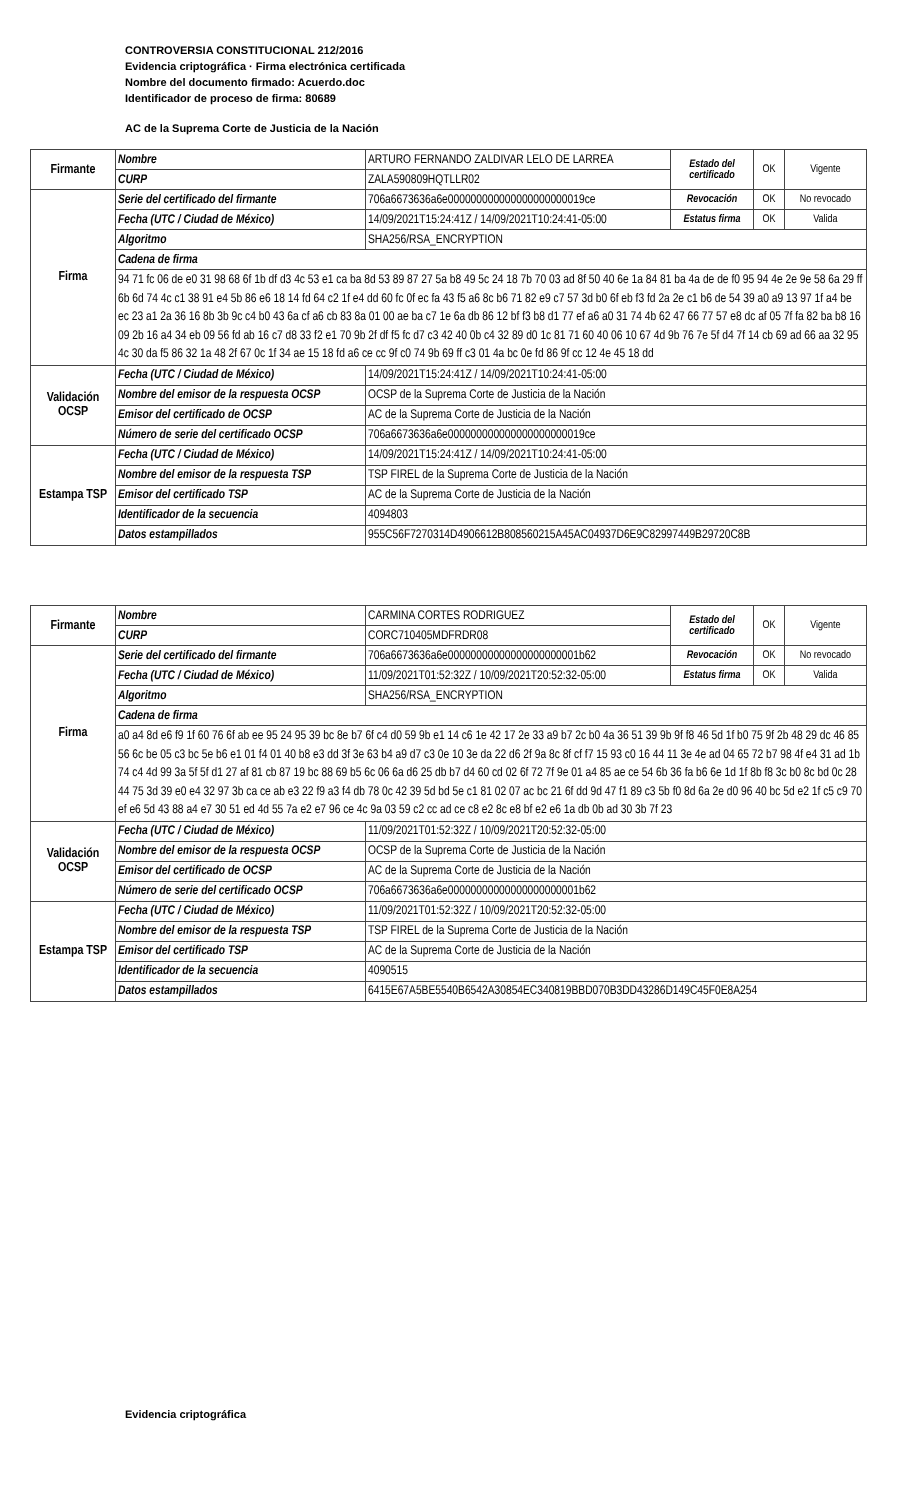CONTROVERSIA CONSTITUCIONAL 212/2016
Evidencia criptográfica · Firma electrónica certificada
Nombre del documento firmado: Acuerdo.doc
Identificador de proceso de firma: 80689
AC de la Suprema Corte de Justicia de la Nación
| Firmante | Nombre | ARTURO FERNANDO ZALDIVAR LELO DE LARREA | Estado del certificado | OK | Vigente |
| | CURP | ZALA590809HQTLLR02 | | | |
| Firma | Serie del certificado del firmante | 706a6673636a6e000000000000000000000019ce | Revocación | OK | No revocado |
| | Fecha (UTC / Ciudad de México) | 14/09/2021T15:24:41Z / 14/09/2021T10:24:41-05:00 | Estatus firma | OK | Valida |
| | Algoritmo | SHA256/RSA_ENCRYPTION | | | |
| | Cadena de firma | | | | |
| | 94 71 fc 06 de e0 31 98 68 6f 1b df d3 4c 53 e1 ca ba 8d 53 89 87 27 5a b8 49 5c 24 18 7b 70 03 ad 8f 50 40 6e 1a 84 81 ba 4a de de f0 95 94 4e 2e 9e 58 6a 29 ff 6b 6d 74 4c c1 38 91 e4 5b 86 e6 18 14 fd 64 c2 1f e4 dd 60 fc 0f ec fa 43 f5 a6 8c b6 71 82 e9 c7 57 3d b0 6f eb f3 fd 2a 2e c1 b6 de 54 39 a0 a9 13 97 1f a4 be ec 23 a1 2a 36 16 8b 3b 9c c4 b0 43 6a cf a6 cb 83 8a 01 00 ae ba c7 1e 6a db 86 12 bf f3 b8 d1 77 ef a6 a0 31 74 4b 62 47 66 77 57 e8 dc af 05 7f fa 82 ba b8 16 09 2b 16 a4 34 eb 09 56 fd ab 16 c7 d8 33 f2 e1 70 9b 2f df f5 fc d7 c3 42 40 0b c4 32 89 d0 1c 81 71 60 40 06 10 67 4d 9b 76 7e 5f d4 7f 14 cb 69 ad 66 aa 32 95 4c 30 da f5 86 32 1a 48 2f 67 0c 1f 34 ae 15 18 fd a6 ce cc 9f c0 74 9b 69 ff c3 01 4a bc 0e fd 86 9f cc 12 4e 45 18 dd | | | | |
| Validación OCSP | Fecha (UTC / Ciudad de México) | 14/09/2021T15:24:41Z / 14/09/2021T10:24:41-05:00 | | | |
| | Nombre del emisor de la respuesta OCSP | OCSP de la Suprema Corte de Justicia de la Nación | | | |
| | Emisor del certificado de OCSP | AC de la Suprema Corte de Justicia de la Nación | | | |
| | Número de serie del certificado OCSP | 706a6673636a6e000000000000000000000019ce | | | |
| Estampa TSP | Fecha (UTC / Ciudad de México) | 14/09/2021T15:24:41Z / 14/09/2021T10:24:41-05:00 | | | |
| | Nombre del emisor de la respuesta TSP | TSP FIREL de la Suprema Corte de Justicia de la Nación | | | |
| | Emisor del certificado TSP | AC de la Suprema Corte de Justicia de la Nación | | | |
| | Identificador de la secuencia | 4094803 | | | |
| | Datos estampillados | 955C56F7270314D4906612B808560215A45AC04937D6E9C82997449B29720C8B | | | |
| Firmante | Nombre | CARMINA CORTES RODRIGUEZ | Estado del certificado | OK | Vigente |
| | CURP | CORC710405MDFRDR08 | | | |
| Firma | Serie del certificado del firmante | 706a6673636a6e00000000000000000000001b62 | Revocación | OK | No revocado |
| | Fecha (UTC / Ciudad de México) | 11/09/2021T01:52:32Z / 10/09/2021T20:52:32-05:00 | Estatus firma | OK | Valida |
| | Algoritmo | SHA256/RSA_ENCRYPTION | | | |
| | Cadena de firma | | | | |
| | a0 a4 8d e6 f9 1f 60 76 6f ab ee 95 24 95 39 bc 8e b7 6f c4 d0 59 9b e1 14 c6 1e 42 17 2e 33 a9 b7 2c b0 4a 36 51 39 9b 9f f8 46 5d 1f b0 75 9f 2b 48 29 dc 46 85 56 6c be 05 c3 bc 5e b6 e1 01 f4 01 40 b8 e3 dd 3f 3e 63 b4 a9 d7 c3 0e 10 3e da 22 d6 2f 9a 8c 8f cf f7 15 93 c0 16 44 11 3e 4e ad 04 65 72 b7 98 4f e4 31 ad 1b 74 c4 4d 99 3a 5f 5f d1 27 af 81 cb 87 19 bc 88 69 b5 6c 06 6a d6 25 db b7 d4 60 cd 02 6f 72 7f 9e 01 a4 85 ae ce 54 6b 36 fa b6 6e 1d 1f 8b f8 3c b0 8c bd 0c 28 44 75 3d 39 e0 e4 32 97 3b ca ce ab e3 22 f9 a3 f4 db 78 0c 42 39 5d bd 5e c1 81 02 07 ac bc 21 6f dd 9d 47 f1 89 c3 5b f0 8d 6a 2e d0 96 40 bc 5d e2 1f c5 c9 70 ef e6 5d 43 88 a4 e7 30 51 ed 4d 55 7a e2 e7 96 ce 4c 9a 03 59 c2 cc ad ce c8 e2 8c e8 bf e2 e6 1a db 0b ad 30 3b 7f 23 | | | | |
| Validación OCSP | Fecha (UTC / Ciudad de México) | 11/09/2021T01:52:32Z / 10/09/2021T20:52:32-05:00 | | | |
| | Nombre del emisor de la respuesta OCSP | OCSP de la Suprema Corte de Justicia de la Nación | | | |
| | Emisor del certificado de OCSP | AC de la Suprema Corte de Justicia de la Nación | | | |
| | Número de serie del certificado OCSP | 706a6673636a6e00000000000000000000001b62 | | | |
| Estampa TSP | Fecha (UTC / Ciudad de México) | 11/09/2021T01:52:32Z / 10/09/2021T20:52:32-05:00 | | | |
| | Nombre del emisor de la respuesta TSP | TSP FIREL de la Suprema Corte de Justicia de la Nación | | | |
| | Emisor del certificado TSP | AC de la Suprema Corte de Justicia de la Nación | | | |
| | Identificador de la secuencia | 4090515 | | | |
| | Datos estampillados | 6415E67A5BE5540B6542A30854EC340819BBD070B3DD43286D149C45F0E8A254 | | | |
Evidencia criptográfica